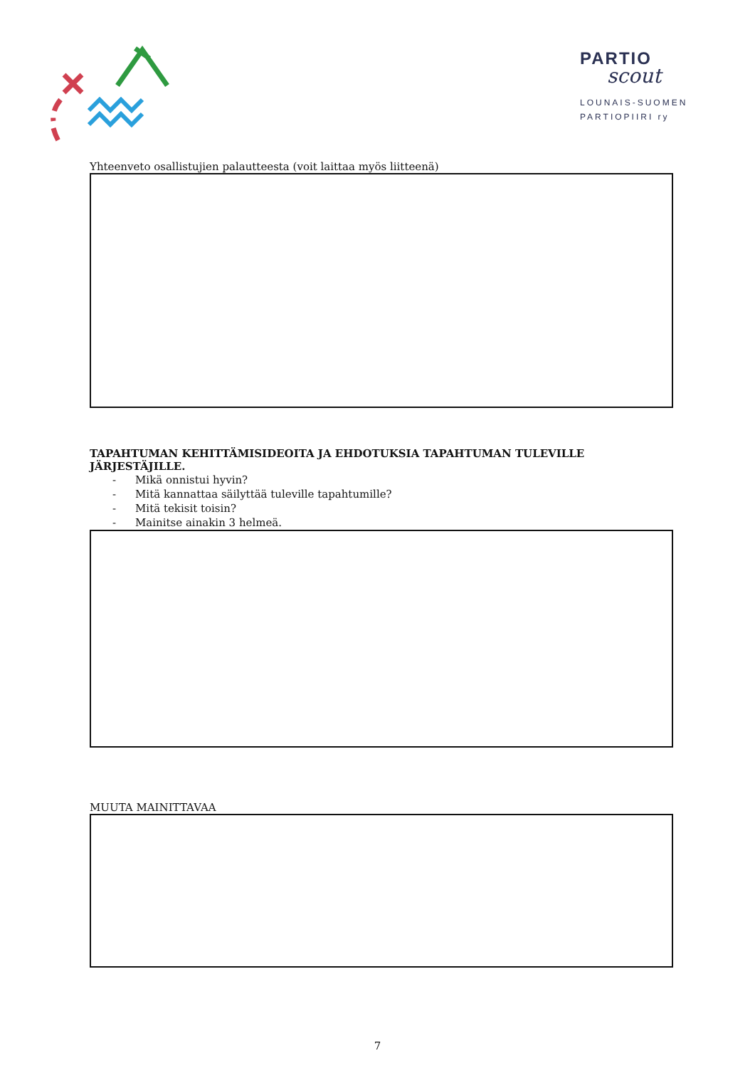PARTIO
scout
LOUNAIS-SUOMEN
PARTIOPIIRI ry
Yhteenveto osallistujien palautteesta (voit laittaa myös liitteenä)
TAPAHTUMAN KEHITTÄMISIDEOITA JA EHDOTUKSIA TAPAHTUMAN TULEVILLE JÄRJESTÄJILLE.
- Mikä onnistui hyvin?
- Mitä kannattaa säilyttää tuleville tapahtumille?
- Mitä tekisit toisin?
- Mainitse ainakin 3 helmeä.
MUUTA MAINITTAVAA
7